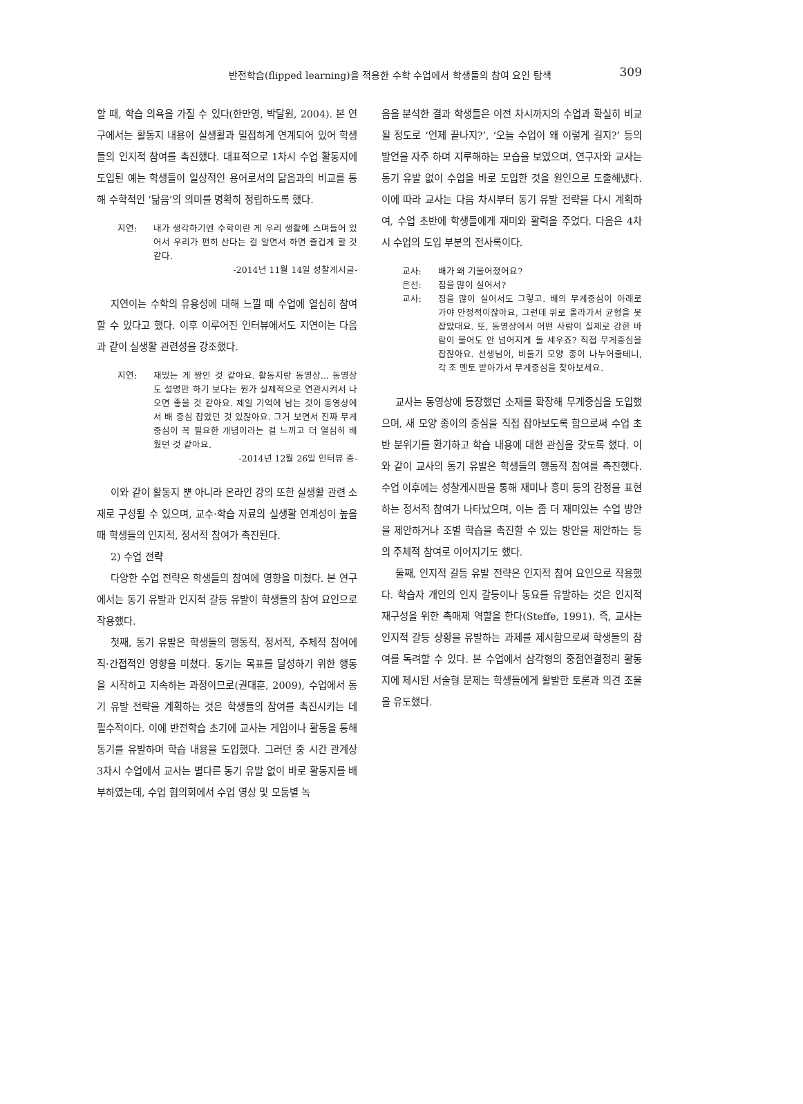반전학습(flipped learning)을 적용한 수학 수업에서 학생들의 참여 요인 탐색
309
할 때, 학습 의욕을 가질 수 있다(한만영, 박달원, 2004). 본 연구에서는 활동지 내용이 실생활과 밀접하게 연계되어 있어 학생들의 인지적 참여를 촉진했다. 대표적으로 1차시 수업 활동지에 도입된 예는 학생들이 일상적인 용어로서의 닮음과의 비교를 통해 수학적인 ‘닮음’의 의미를 명확히 정립하도록 했다.
지연: 내가 생각하기엔 수학이란 게 우리 생활에 스며들어 있어서 우리가 편히 산다는 걸 알면서 하면 즐겁게 할 것 같다.
-2014년 11월 14일 성찰게시글-
지연이는 수학의 유용성에 대해 느낄 때 수업에 열심히 참여할 수 있다고 했다. 이후 이루어진 인터뷰에서도 지연이는 다음과 같이 실생활 관련성을 강조했다.
지연: 재밌는 게 짱인 것 같아요. 활동지랑 동영상... 동영상도 설명만 하기 보다는 뭔가 실제적으로 연관시켜서 나오면 좋을 것 같아요. 제일 기억에 남는 것이 동영상에서 배 중심 잡았던 것 있잖아요. 그거 보면서 진짜 무게중심이 꼭 필요한 개념이라는 걸 느끼고 더 열심히 배웠던 것 같아요.
-2014년 12월 26일 인터뷰 중-
이와 같이 활동지 뿐 아니라 온라인 강의 또한 실생활 관련 소재로 구성될 수 있으며, 교수·학습 자료의 실생활 연계성이 높을 때 학생들의 인지적, 정서적 참여가 촉진된다.
2) 수업 전략
다양한 수업 전략은 학생들의 참여에 영향을 미쳤다. 본 연구에서는 동기 유발과 인지적 갈등 유발이 학생들의 참여 요인으로 작용했다.
첫째, 동기 유발은 학생들의 행동적, 정서적, 주체적 참여에 직·간접적인 영향을 미쳤다. 동기는 목표를 달성하기 위한 행동을 시작하고 지속하는 과정이므로(권대훈, 2009), 수업에서 동기 유발 전략을 계획하는 것은 학생들의 참여를 촉진시키는 데 필수적이다. 이에 반전학습 초기에 교사는 게임이나 활동을 통해 동기를 유발하며 학습 내용을 도입했다. 그러던 중 시간 관계상 3차시 수업에서 교사는 별다른 동기 유발 없이 바로 활동지를 배부하였는데, 수업 협의회에서 수업 영상 및 모둠별 녹
음을 분석한 결과 학생들은 이전 차시까지의 수업과 확실히 비교될 정도로 ‘언제 끝나지?’, ‘오늘 수업이 왜 이렇게 길지?’ 등의 발언을 자주 하며 지루해하는 모습을 보였으며, 연구자와 교사는 동기 유발 없이 수업을 바로 도입한 것을 원인으로 도출해냈다. 이에 따라 교사는 다음 차시부터 동기 유발 전략을 다시 계획하여, 수업 초반에 학생들에게 재미와 활력을 주었다. 다음은 4차시 수업의 도입 부분의 전사록이다.
교사: 배가 왜 기울어졌어요?
은선: 짐을 많이 실어서?
교사: 짐을 많이 실어서도 그렇고. 배의 무게중심이 아래로 가야 안정적이잖아요, 그런데 위로 올라가서 균형을 못 잡았대요. 또, 동영상에서 어떤 사람이 실제로 강한 바람이 불어도 안 넘어지게 돌 세우죠? 직접 무게중심을 잡잖아요. 선생님이, 비둘기 모양 종이 나누어줄테니, 각 조 멘토 받아가서 무게중심을 찾아보세요.
교사는 동영상에 등장했던 소재를 확장해 무게중심을 도입했으며, 새 모양 종이의 중심을 직접 잡아보도록 함으로써 수업 초반 분위기를 환기하고 학습 내용에 대한 관심을 갖도록 했다. 이와 같이 교사의 동기 유발은 학생들의 행동적 참여를 촉진했다. 수업 이후에는 성찰게시판을 통해 재미나 흥미 등의 감정을 표현하는 정서적 참여가 나타났으며, 이는 좀 더 재미있는 수업 방안을 제안하거나 조별 학습을 촉진할 수 있는 방안을 제안하는 등의 주체적 참여로 이어지기도 했다.
둘째, 인지적 갈등 유발 전략은 인지적 참여 요인으로 작용했다. 학습자 개인의 인지 갈등이나 동요를 유발하는 것은 인지적 재구성을 위한 촉매제 역할을 한다(Steffe, 1991). 즉, 교사는 인지적 갈등 상황을 유발하는 과제를 제시함으로써 학생들의 참여를 독려할 수 있다. 본 수업에서 삼각형의 중점연결정리 활동지에 제시된 서술형 문제는 학생들에게 활발한 토론과 의견 조율을 유도했다.